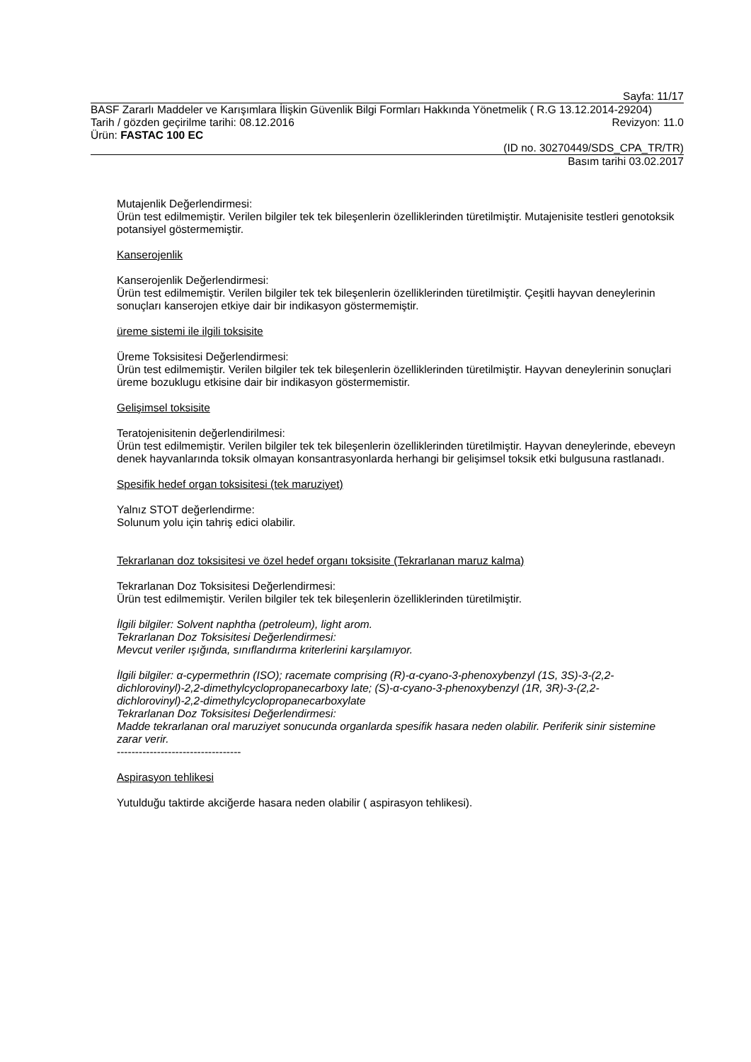Sayfa: 11/17
BASF Zararlı Maddeler ve Karışımlara İlişkin Güvenlik Bilgi Formları Hakkında Yönetmelik ( R.G 13.12.2014-29204)
Tarih / gözden geçirilme tarihi: 08.12.2016 Revizyon: 11.0
Ürün: FASTAC 100 EC
(ID no. 30270449/SDS_CPA_TR/TR)
Basım tarihi 03.02.2017
Mutajenlik Değerlendirmesi:
Ürün test edilmemiştir. Verilen bilgiler tek tek bileşenlerin özelliklerinden türetilmiştir. Mutajenisite testleri genotoksik potansiyel göstermemiştir.
Kanserojenlik
Kanserojenlik Değerlendirmesi:
Ürün test edilmemiştir. Verilen bilgiler tek tek bileşenlerin özelliklerinden türetilmiştir. Çeşitli hayvan deneylerinin sonuçları kanserojen etkiye dair bir indikasyon göstermemiştir.
üreme sistemi ile ilgili toksisite
Üreme Toksisitesi Değerlendirmesi:
Ürün test edilmemiştir. Verilen bilgiler tek tek bileşenlerin özelliklerinden türetilmiştir. Hayvan deneylerinin sonuçlari üreme bozuklugu etkisine dair bir indikasyon göstermemistir.
Gelişimsel toksisite
Teratojenisitenin değerlendirilmesi:
Ürün test edilmemiştir. Verilen bilgiler tek tek bileşenlerin özelliklerinden türetilmiştir. Hayvan deneylerinde, ebeveyn denek hayvanlarında toksik olmayan konsantrasyonlarda herhangi bir gelişimsel toksik etki bulgusuna rastlanadı.
Spesifik hedef organ toksisitesi (tek maruziyet)
Yalnız STOT değerlendirme:
Solunum yolu için tahriş edici olabilir.
Tekrarlanan doz toksisitesi ve özel hedef organı toksisite (Tekrarlanan maruz kalma)
Tekrarlanan Doz Toksisitesi Değerlendirmesi:
Ürün test edilmemiştir. Verilen bilgiler tek tek bileşenlerin özelliklerinden türetilmiştir.
İlgili bilgiler: Solvent naphtha (petroleum), light arom.
Tekrarlanan Doz Toksisitesi Değerlendirmesi:
Mevcut veriler ışığında, sınıflandırma kriterlerini karşılamıyor.
İlgili bilgiler: α-cypermethrin (ISO); racemate comprising (R)-α-cyano-3-phenoxybenzyl (1S, 3S)-3-(2,2-dichlorovinyl)-2,2-dimethylcyclopropanecarboxy late; (S)-α-cyano-3-phenoxybenzyl (1R, 3R)-3-(2,2-dichlorovinyl)-2,2-dimethylcyclopropanecarboxylate
Tekrarlanan Doz Toksisitesi Değerlendirmesi:
Madde tekrarlanan oral maruziyet sonucunda organlarda spesifik hasara neden olabilir. Periferik sinir sistemine zarar verir.
----------------------------------
Aspirasyon tehlikesi
Yutulduğu taktirde akciğerde hasara neden olabilir ( aspirasyon tehlikesi).